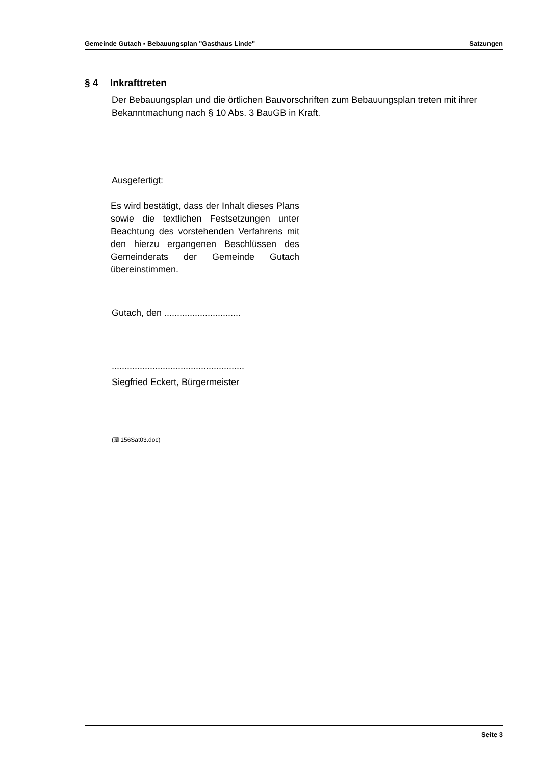Gemeinde Gutach ▪ Bebauungsplan "Gasthaus Linde" Satzungen
§ 4 Inkrafttreten
Der Bebauungsplan und die örtlichen Bauvorschriften zum Bebauungsplan treten mit ihrer Bekanntmachung nach § 10 Abs. 3 BauGB in Kraft.
Ausgefertigt:
Es wird bestätigt, dass der Inhalt dieses Plans sowie die textlichen Festsetzungen unter Beachtung des vorstehenden Verfahrens mit den hierzu ergangenen Beschlüssen des Gemeinderats der Gemeinde Gutach übereinstimmen.
Gutach, den ..............................
....................................................
Siegfried Eckert, Bürgermeister
(🖫 156Sat03.doc)
Seite 3